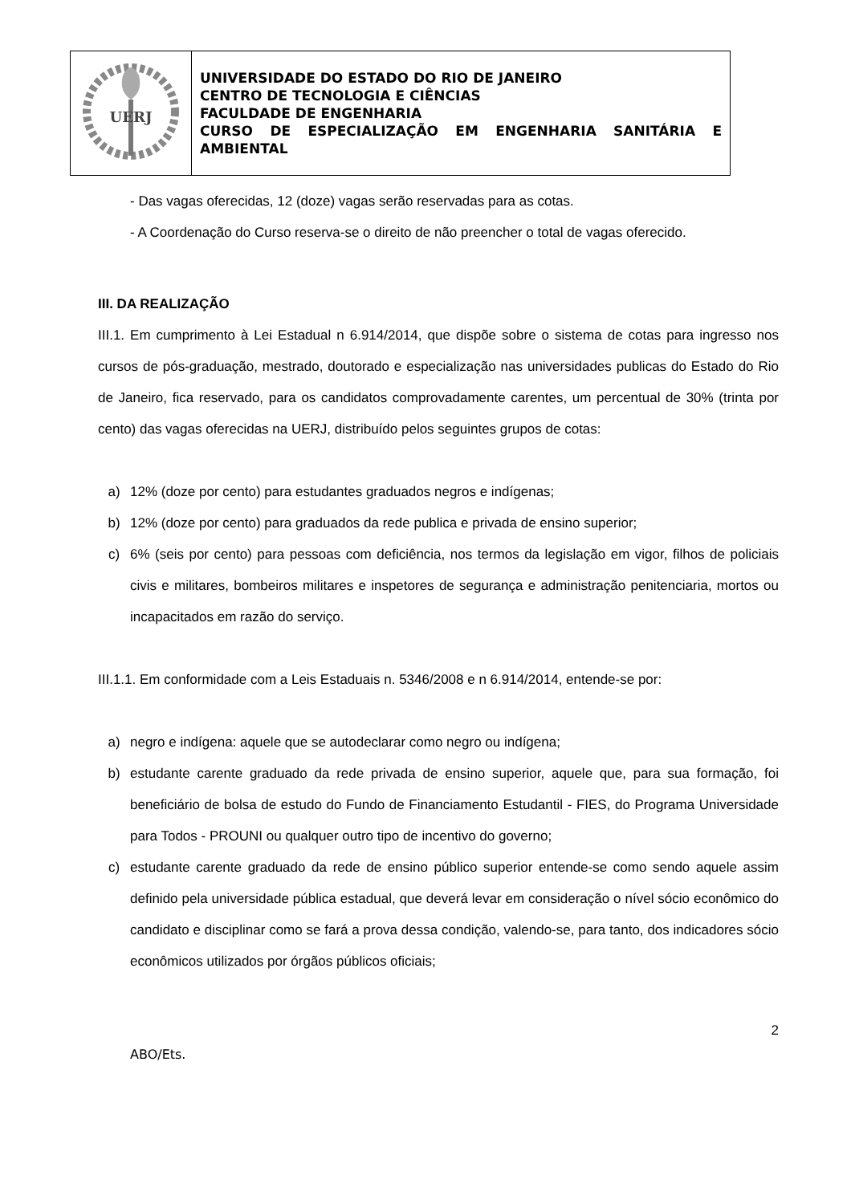| UERJ | UNIVERSIDADE DO ESTADO DO RIO DE JANEIRO CENTRO DE TECNOLOGIA E CIÊNCIAS FACULDADE DE ENGENHARIA CURSO DE ESPECIALIZAÇÃO EM ENGENHARIA SANITÁRIA E AMBIENTAL |
- Das vagas oferecidas, 12 (doze) vagas serão reservadas para as cotas.
- A Coordenação do Curso reserva-se o direito de não preencher o total de vagas oferecido.
III. DA REALIZAÇÃO
III.1. Em cumprimento à Lei Estadual n 6.914/2014, que dispõe sobre o sistema de cotas para ingresso nos cursos de pós-graduação, mestrado, doutorado e especialização nas universidades publicas do Estado do Rio de Janeiro, fica reservado, para os candidatos comprovadamente carentes, um percentual de 30% (trinta por cento) das vagas oferecidas na UERJ, distribuído pelos seguintes grupos de cotas:
a) 12% (doze por cento) para estudantes graduados negros e indígenas;
b) 12% (doze por cento) para graduados da rede publica e privada de ensino superior;
c) 6% (seis por cento) para pessoas com deficiência, nos termos da legislação em vigor, filhos de policiais civis e militares, bombeiros militares e inspetores de segurança e administração penitenciaria, mortos ou incapacitados em razão do serviço.
III.1.1. Em conformidade com a Leis Estaduais n. 5346/2008 e n 6.914/2014, entende-se por:
a) negro e indígena: aquele que se autodeclarar como negro ou indígena;
b) estudante carente graduado da rede privada de ensino superior, aquele que, para sua formação, foi beneficiário de bolsa de estudo do Fundo de Financiamento Estudantil - FIES, do Programa Universidade para Todos - PROUNI ou qualquer outro tipo de incentivo do governo;
c) estudante carente graduado da rede de ensino público superior entende-se como sendo aquele assim definido pela universidade pública estadual, que deverá levar em consideração o nível sócio econômico do candidato e disciplinar como se fará a prova dessa condição, valendo-se, para tanto, dos indicadores sócio econômicos utilizados por órgãos públicos oficiais;
2
ABO/Ets.